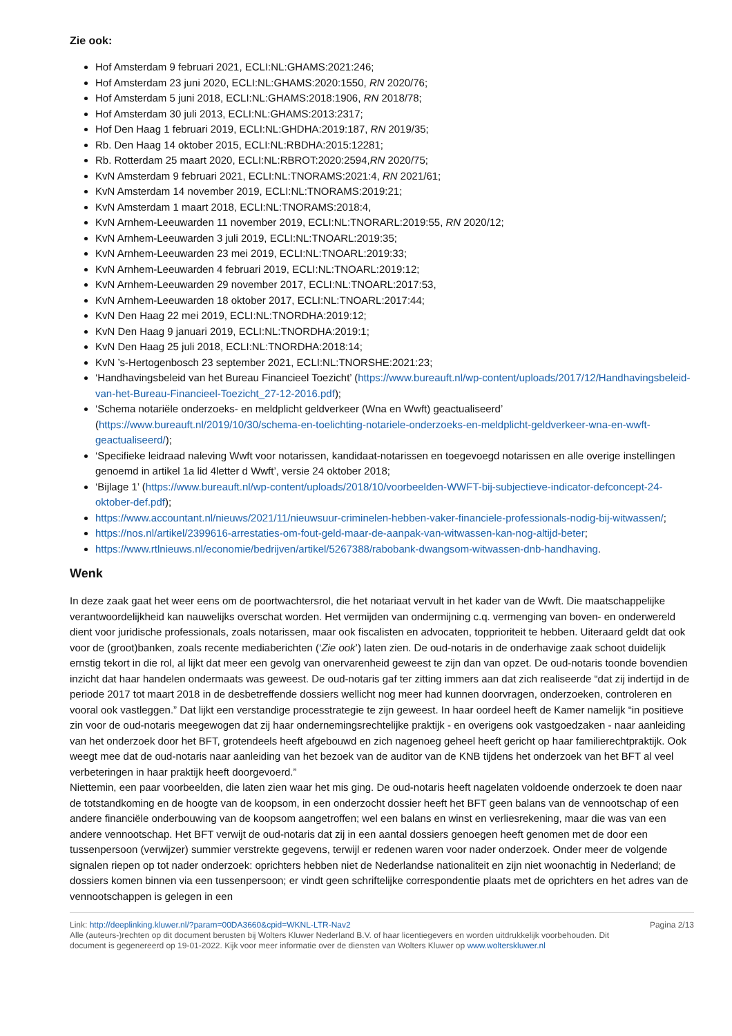Zie ook:
Hof Amsterdam 9 februari 2021, ECLI:NL:GHAMS:2021:246;
Hof Amsterdam 23 juni 2020, ECLI:NL:GHAMS:2020:1550, RN 2020/76;
Hof Amsterdam 5 juni 2018, ECLI:NL:GHAMS:2018:1906, RN 2018/78;
Hof Amsterdam 30 juli 2013, ECLI:NL:GHAMS:2013:2317;
Hof Den Haag 1 februari 2019, ECLI:NL:GHDHA:2019:187, RN 2019/35;
Rb. Den Haag 14 oktober 2015, ECLI:NL:RBDHA:2015:12281;
Rb. Rotterdam 25 maart 2020, ECLI:NL:RBROT:2020:2594,RN 2020/75;
KvN Amsterdam 9 februari 2021, ECLI:NL:TNORAMS:2021:4, RN 2021/61;
KvN Amsterdam 14 november 2019, ECLI:NL:TNORAMS:2019:21;
KvN Amsterdam 1 maart 2018, ECLI:NL:TNORAMS:2018:4,
KvN Arnhem-Leeuwarden 11 november 2019, ECLI:NL:TNORARL:2019:55, RN 2020/12;
KvN Arnhem-Leeuwarden 3 juli 2019, ECLI:NL:TNOARL:2019:35;
KvN Arnhem-Leeuwarden 23 mei 2019, ECLI:NL:TNOARL:2019:33;
KvN Arnhem-Leeuwarden 4 februari 2019, ECLI:NL:TNOARL:2019:12;
KvN Arnhem-Leeuwarden 29 november 2017, ECLI:NL:TNOARL:2017:53,
KvN Arnhem-Leeuwarden 18 oktober 2017, ECLI:NL:TNOARL:2017:44;
KvN Den Haag 22 mei 2019, ECLI:NL:TNORDHA:2019:12;
KvN Den Haag 9 januari 2019, ECLI:NL:TNORDHA:2019:1;
KvN Den Haag 25 juli 2018, ECLI:NL:TNORDHA:2018:14;
KvN ’s-Hertogenbosch 23 september 2021, ECLI:NL:TNORSHE:2021:23;
‘Handhavingsbeleid van het Bureau Financieel Toezicht’ (https://www.bureauft.nl/wp-content/uploads/2017/12/Handhavingsbeleid-van-het-Bureau-Financieel-Toezicht_27-12-2016.pdf);
‘Schema notariële onderzoeks- en meldplicht geldverkeer (Wna en Wwft) geactualiseerd’ (https://www.bureauft.nl/2019/10/30/schema-en-toelichting-notariele-onderzoeks-en-meldplicht-geldverkeer-wna-en-wwft-geactualiseerd/);
‘Specifieke leidraad naleving Wwft voor notarissen, kandidaat-notarissen en toegevoegd notarissen en alle overige instellingen genoemd in artikel 1a lid 4letter d Wwft’, versie 24 oktober 2018;
‘Bijlage 1’ (https://www.bureauft.nl/wp-content/uploads/2018/10/voorbeelden-WWFT-bij-subjectieve-indicator-defconcept-24-oktober-def.pdf);
https://www.accountant.nl/nieuws/2021/11/nieuwsuur-criminelen-hebben-vaker-financiele-professionals-nodig-bij-witwassen/;
https://nos.nl/artikel/2399616-arrestaties-om-fout-geld-maar-de-aanpak-van-witwassen-kan-nog-altijd-beter;
https://www.rtlnieuws.nl/economie/bedrijven/artikel/5267388/rabobank-dwangsom-witwassen-dnb-handhaving.
Wenk
In deze zaak gaat het weer eens om de poortwachtersrol, die het notariaat vervult in het kader van de Wwft. Die maatschappelijke verantwoordelijkheid kan nauwelijks overschat worden. Het vermijden van ondermijning c.q. vermenging van boven- en onderwereld dient voor juridische professionals, zoals notarissen, maar ook fiscalisten en advocaten, topprioriteit te hebben. Uiteraard geldt dat ook voor de (groot)banken, zoals recente mediaberichten (‘Zie ook’) laten zien. De oud-notaris in de onderhavige zaak schoot duidelijk ernstig tekort in die rol, al lijkt dat meer een gevolg van onervarenheid geweest te zijn dan van opzet. De oud-notaris toonde bovendien inzicht dat haar handelen ondermaats was geweest. De oud-notaris gaf ter zitting immers aan dat zich realiseerde “dat zij indertijd in de periode 2017 tot maart 2018 in de desbetreffende dossiers wellicht nog meer had kunnen doorvragen, onderzoeken, controleren en vooral ook vastleggen.” Dat lijkt een verstandige processtrategie te zijn geweest. In haar oordeel heeft de Kamer namelijk “in positieve zin voor de oud-notaris meegewogen dat zij haar ondernemingsrechtelijke praktijk - en overigens ook vastgoedzaken - naar aanleiding van het onderzoek door het BFT, grotendeels heeft afgebouwd en zich nagenoeg geheel heeft gericht op haar familierechtpraktijk. Ook weegt mee dat de oud-notaris naar aanleiding van het bezoek van de auditor van de KNB tijdens het onderzoek van het BFT al veel verbeteringen in haar praktijk heeft doorgevoerd.”
Niettemin, een paar voorbeelden, die laten zien waar het mis ging. De oud-notaris heeft nagelaten voldoende onderzoek te doen naar de totstandkoming en de hoogte van de koopsom, in een onderzocht dossier heeft het BFT geen balans van de vennootschap of een andere financiële onderbouwing van de koopsom aangetroffen; wel een balans en winst en verliesrekening, maar die was van een andere vennootschap. Het BFT verwijt de oud-notaris dat zij in een aantal dossiers genoegen heeft genomen met de door een tussenpersoon (verwijzer) summier verstrekte gegevens, terwijl er redenen waren voor nader onderzoek. Onder meer de volgende signalen riepen op tot nader onderzoek: oprichters hebben niet de Nederlandse nationaliteit en zijn niet woonachtig in Nederland; de dossiers komen binnen via een tussenpersoon; er vindt geen schriftelijke correspondentie plaats met de oprichters en het adres van de vennootschappen is gelegen in een
Link: http://deeplinking.kluwer.nl/?param=00DA3660&cpid=WKNL-LTR-Nav2
Alle (auteurs-)rechten op dit document berusten bij Wolters Kluwer Nederland B.V. of haar licentiegevers en worden uitdrukkelijk voorbehouden. Dit document is gegenereerd op 19-01-2022. Kijk voor meer informatie over de diensten van Wolters Kluwer op www.wolterskluwer.nl
Pagina 2/13